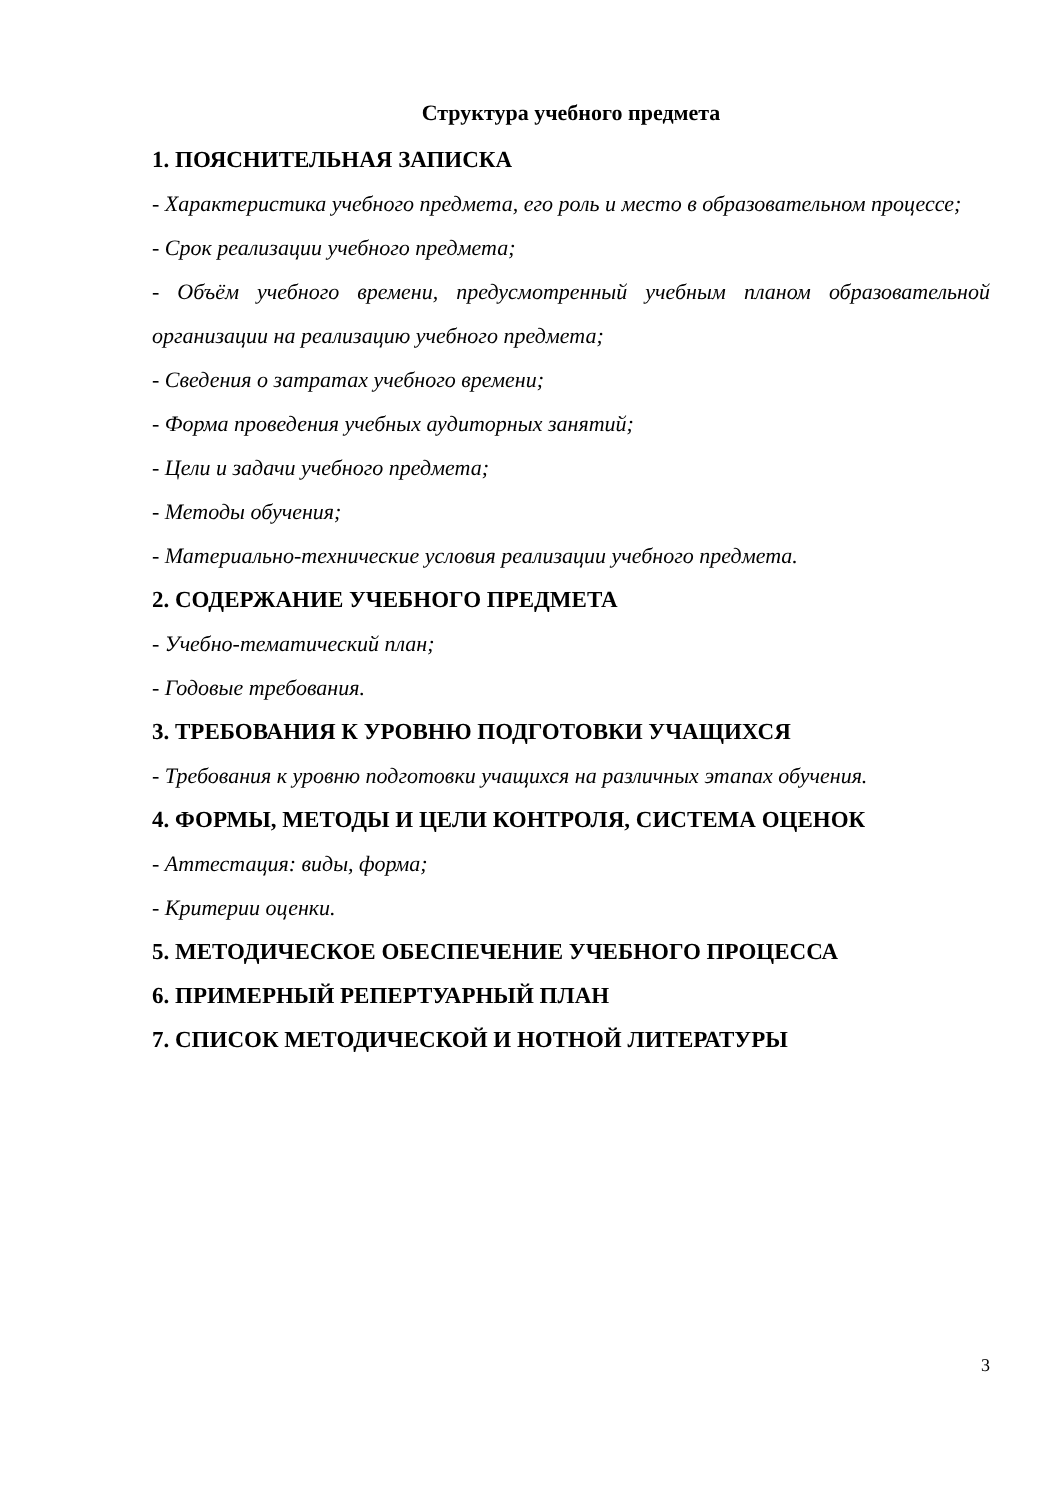Структура учебного предмета
1. ПОЯСНИТЕЛЬНАЯ ЗАПИСКА
- Характеристика учебного предмета, его роль и место в образовательном процессе;
- Срок реализации учебного предмета;
- Объём учебного времени, предусмотренный учебным планом образовательной организации на реализацию учебного предмета;
- Сведения о затратах учебного времени;
- Форма проведения учебных аудиторных занятий;
- Цели и задачи учебного предмета;
- Методы обучения;
- Материально-технические условия реализации учебного предмета.
2. СОДЕРЖАНИЕ УЧЕБНОГО ПРЕДМЕТА
- Учебно-тематический план;
- Годовые требования.
3. ТРЕБОВАНИЯ К УРОВНЮ ПОДГОТОВКИ УЧАЩИХСЯ
- Требования к уровню подготовки учащихся на различных этапах обучения.
4. ФОРМЫ, МЕТОДЫ И ЦЕЛИ КОНТРОЛЯ, СИСТЕМА ОЦЕНОК
- Аттестация: виды, форма;
- Критерии оценки.
5. МЕТОДИЧЕСКОЕ ОБЕСПЕЧЕНИЕ УЧЕБНОГО ПРОЦЕССА
6. ПРИМЕРНЫЙ РЕПЕРТУАРНЫЙ ПЛАН
7. СПИСОК МЕТОДИЧЕСКОЙ И НОТНОЙ ЛИТЕРАТУРЫ
3